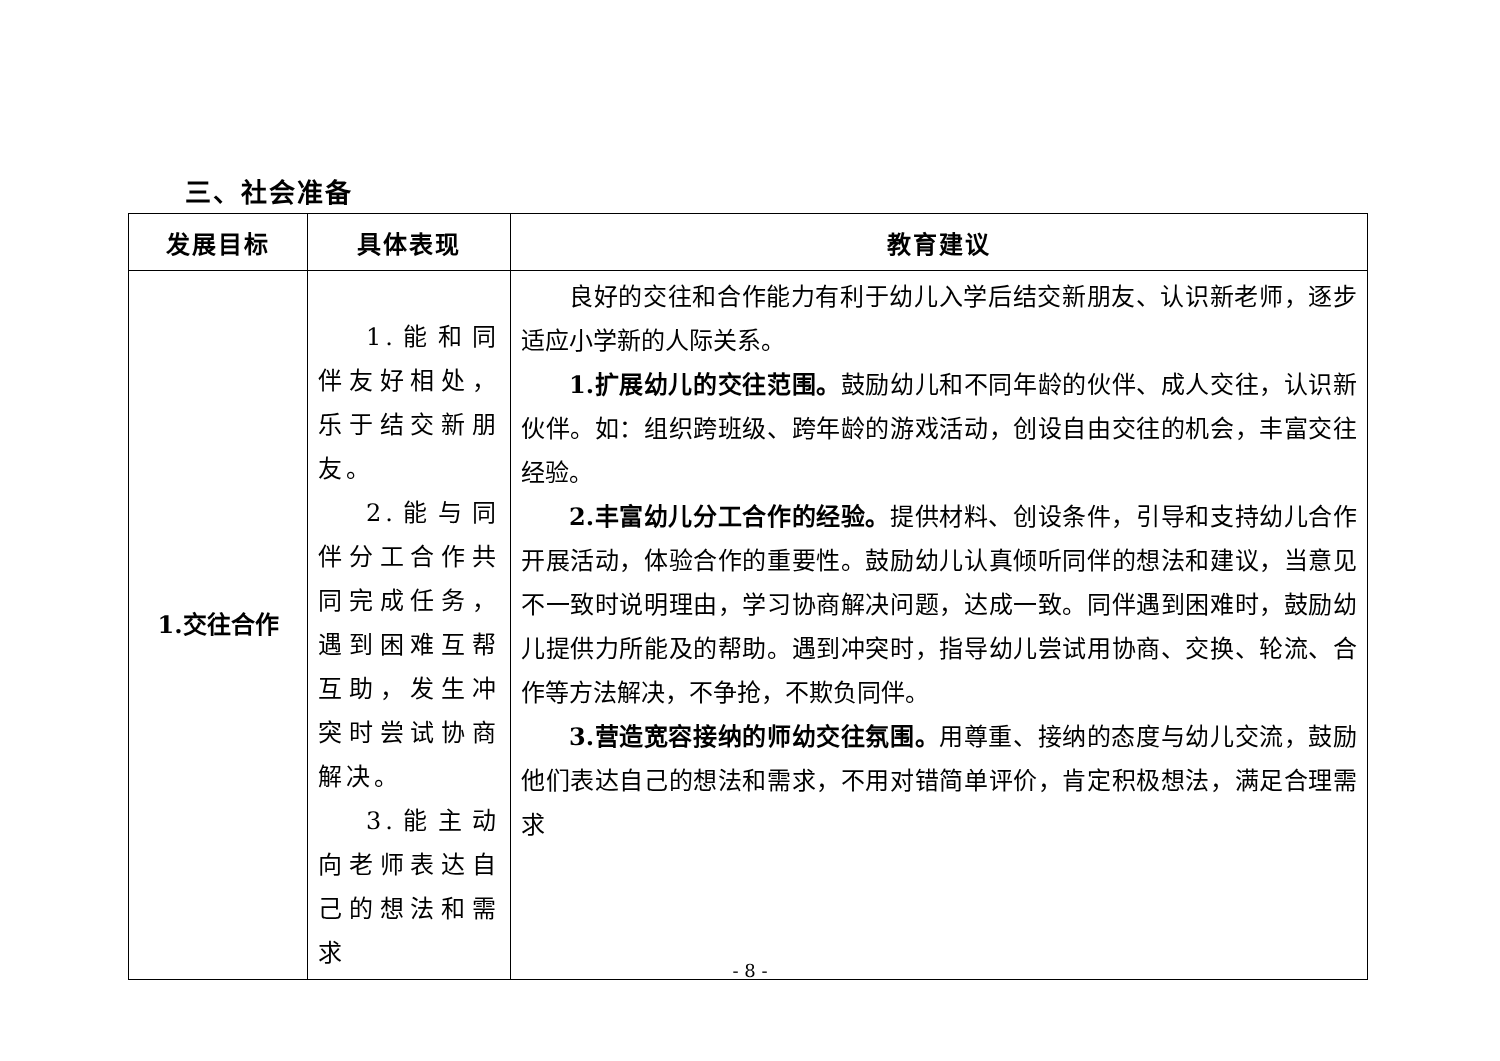三、社会准备
| 发展目标 | 具体表现 | 教育建议 |
| --- | --- | --- |
| 1.交往合作 | 1.能和同伴友好相处，乐于结交新朋友。 2.能与同伴分工合作共同完成任务，遇到困难互帮互助，发生冲突时尝试协商解决。 3.能主动向老师表达自己的想法和需求 | 良好的交往和合作能力有利于幼儿入学后结交新朋友、认识新老师，逐步适应小学新的人际关系。 1.扩展幼儿的交往范围。 鼓励幼儿和不同年龄的伙伴、成人交往，认识新伙伴。如：组织跨班级、跨年龄的游戏活动，创设自由交往的机会，丰富交往经验。 2.丰富幼儿分工合作的经验。 提供材料、创设条件，引导和支持幼儿合作开展活动，体验合作的重要性。鼓励幼儿认真倾听同伴的想法和建议，当意见不一致时说明理由，学习协商解决问题，达成一致。同伴遇到困难时，鼓励幼儿提供力所能及的帮助。遇到冲突时，指导幼儿尝试用协商、交换、轮流、合作等方法解决，不争抢，不欺负同伴。 3.营造宽容接纳的师幼交往氛围。 用尊重、接纳的态度与幼儿交流，鼓励他们表达自己的想法和需求，不用对错简单评价，肯定积极想法，满足合理需求 |
- 8 -